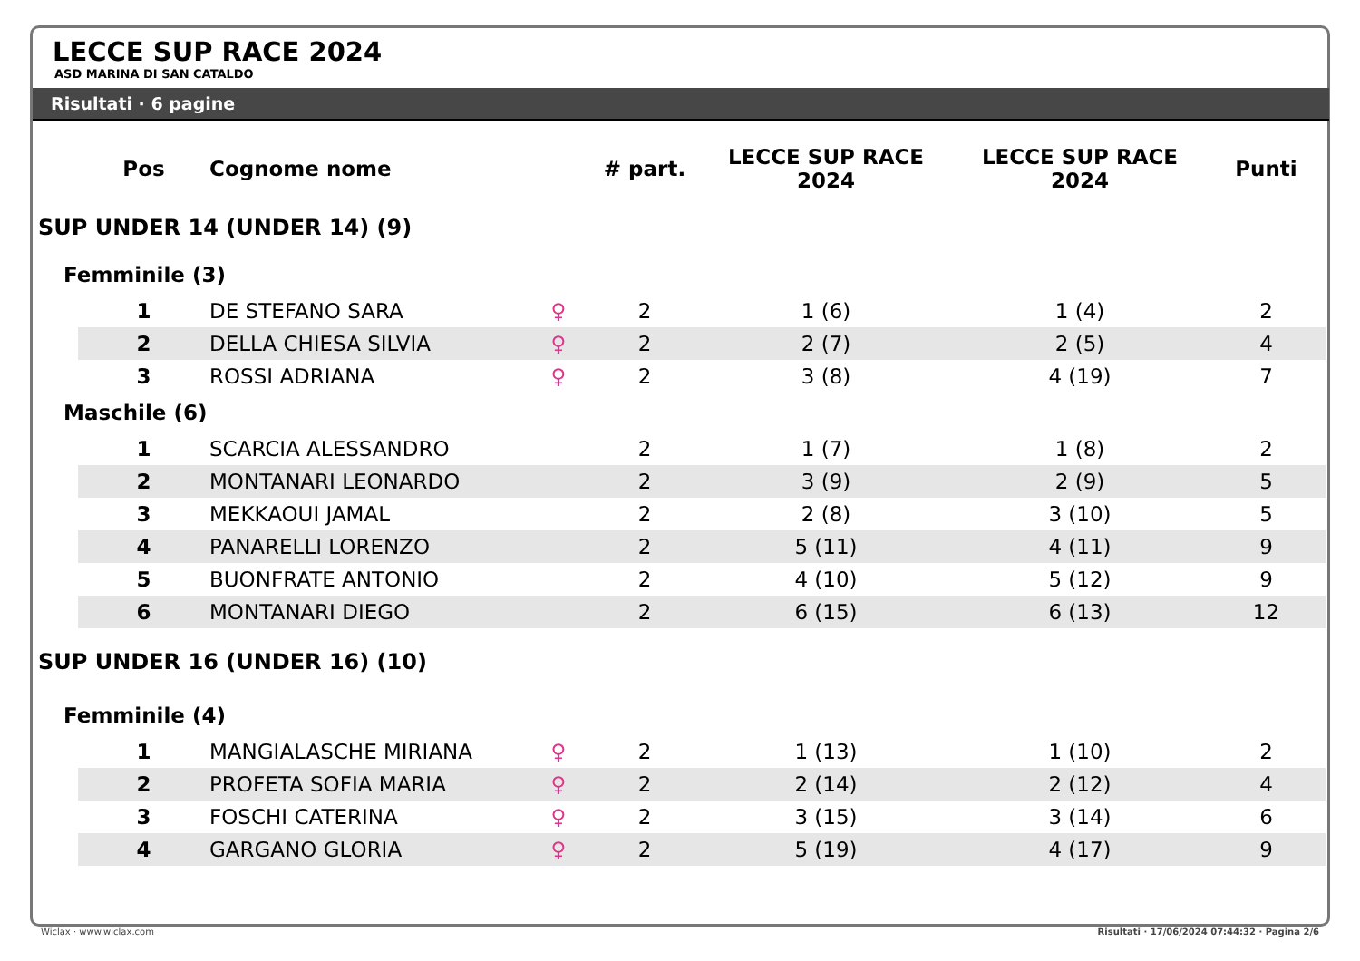LECCE SUP RACE 2024
ASD MARINA DI SAN CATALDO
Risultati · 6 pagine
| | Pos | Cognome nome | | # part. | LECCE SUP RACE 2024 | LECCE SUP RACE 2024 | Punti |
| --- | --- | --- | --- | --- | --- | --- | --- |
| SUP UNDER 14 (UNDER 14) (9) | | | | | | | |
| Femminile (3) | | | | | | | |
| | 1 | DE STEFANO SARA | ♀ | 2 | 1 (6) | 1 (4) | 2 |
| | 2 | DELLA CHIESA SILVIA | ♀ | 2 | 2 (7) | 2 (5) | 4 |
| | 3 | ROSSI ADRIANA | ♀ | 2 | 3 (8) | 4 (19) | 7 |
| Maschile (6) | | | | | | | |
| | 1 | SCARCIA ALESSANDRO | | 2 | 1 (7) | 1 (8) | 2 |
| | 2 | MONTANARI LEONARDO | | 2 | 3 (9) | 2 (9) | 5 |
| | 3 | MEKKAOUI JAMAL | | 2 | 2 (8) | 3 (10) | 5 |
| | 4 | PANARELLI LORENZO | | 2 | 5 (11) | 4 (11) | 9 |
| | 5 | BUONFRATE ANTONIO | | 2 | 4 (10) | 5 (12) | 9 |
| | 6 | MONTANARI DIEGO | | 2 | 6 (15) | 6 (13) | 12 |
| SUP UNDER 16 (UNDER 16) (10) | | | | | | | |
| Femminile (4) | | | | | | | |
| | 1 | MANGIALASCHE MIRIANA | ♀ | 2 | 1 (13) | 1 (10) | 2 |
| | 2 | PROFETA SOFIA MARIA | ♀ | 2 | 2 (14) | 2 (12) | 4 |
| | 3 | FOSCHI CATERINA | ♀ | 2 | 3 (15) | 3 (14) | 6 |
| | 4 | GARGANO GLORIA | ♀ | 2 | 5 (19) | 4 (17) | 9 |
Wiclax · www.wiclax.com Risultati · 17/06/2024 07:44:32 · Pagina 2/6